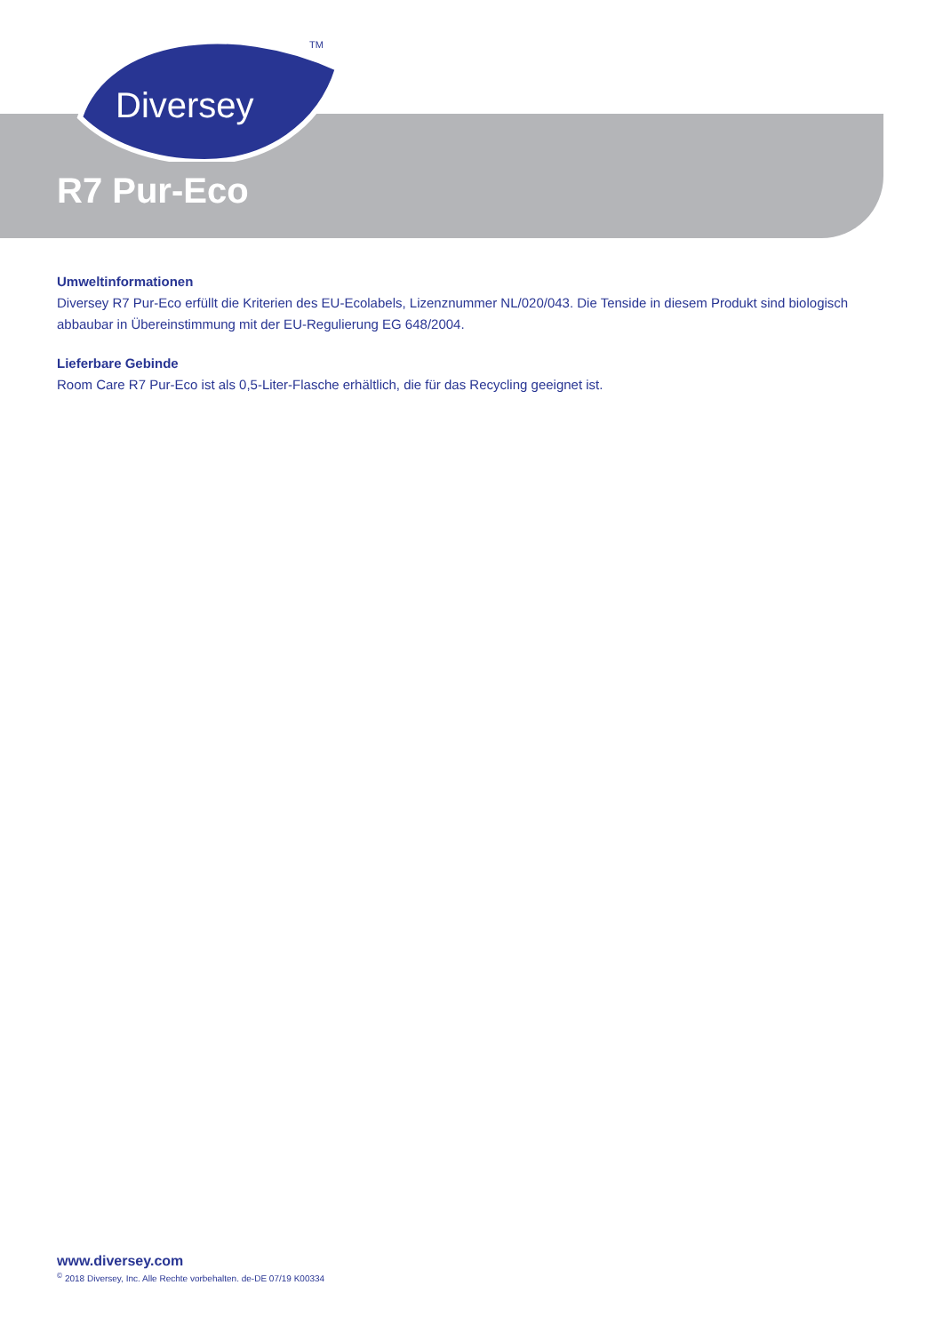Diversey
TM
R7 Pur-Eco
Umweltinformationen
Diversey R7 Pur-Eco erfüllt die Kriterien des EU-Ecolabels, Lizenznummer NL/020/043. Die Tenside in diesem Produkt sind biologisch abbaubar in Übereinstimmung mit der EU-Regulierung EG 648/2004.
Lieferbare Gebinde
Room Care R7 Pur-Eco ist als 0,5-Liter-Flasche erhältlich, die für das Recycling geeignet ist.
www.diversey.com
<sup>©</sup> 2018 Diversey, Inc. Alle Rechte vorbehalten. de-DE 07/19 K00334